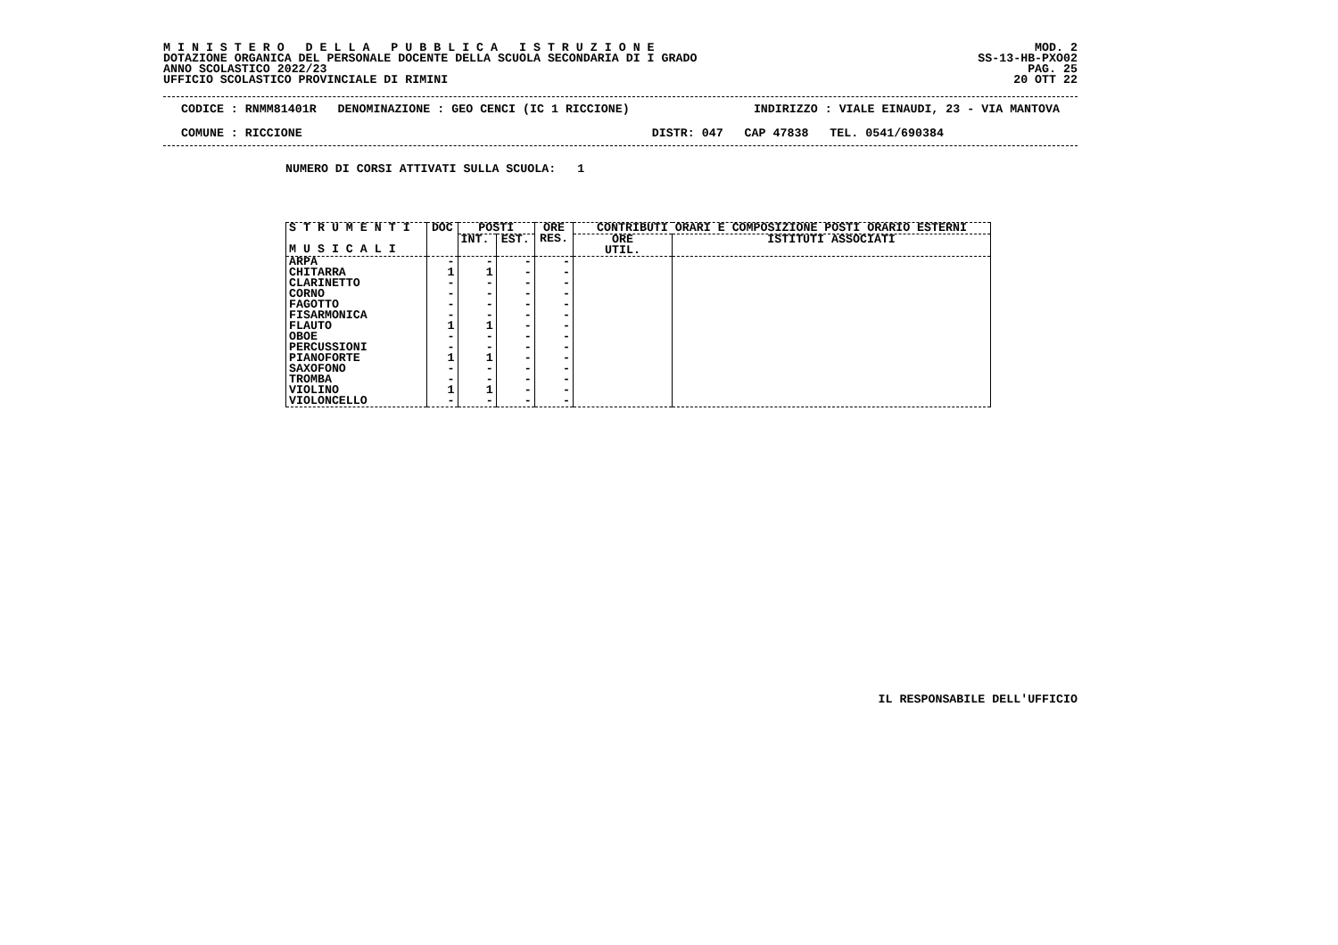M I N I S T E R O   D E L L A   P U B B L I C A   I S T R U Z I O N E
DOTAZIONE ORGANICA DEL PERSONALE DOCENTE DELLA SCUOLA SECONDARIA DI I GRADO
ANNO SCOLASTICO 2022/23
UFFICIO SCOLASTICO PROVINCIALE DI RIMINI
MOD. 2
SS-13-HB-PXO02
PAG. 25
20 OTT 22
CODICE : RNMM81401R DENOMINAZIONE : GEO CENCI (IC 1 RICCIONE) INDIRIZZO : VIALE EINAUDI, 23 - VIA MANTOVA
COMUNE : RICCIONE DISTR: 047 CAP 47838 TEL. 0541/690384
NUMERO DI CORSI ATTIVATI SULLA SCUOLA: 1
| S T R U M E N T I M U S I C A L I | DOC | POSTI | | ORE RES. | CONTRIBUTI ORARI E COMPOSIZIONE POSTI ORARIO ESTERNI | |
| --- | --- | --- | --- | --- | --- | --- |
| | | INT. | EST. | | ORE UTIL. | ISTITUTI ASSOCIATI |
| ARPA | - | - | - | - | | |
| CHITARRA | 1 | 1 | - | - | | |
| CLARINETTO | - | - | - | - | | |
| CORNO | - | - | - | - | | |
| FAGOTTO | - | - | - | - | | |
| FISARMONICA | - | - | - | - | | |
| FLAUTO | 1 | 1 | - | - | | |
| OBOE | - | - | - | - | | |
| PERCUSSIONI | - | - | - | - | | |
| PIANOFORTE | 1 | 1 | - | - | | |
| SAXOFONO | - | - | - | - | | |
| TROMBA | - | - | - | - | | |
| VIOLINO | 1 | 1 | - | - | | |
| VIOLONCELLO | - | - | - | - | | |
IL RESPONSABILE DELL'UFFICIO